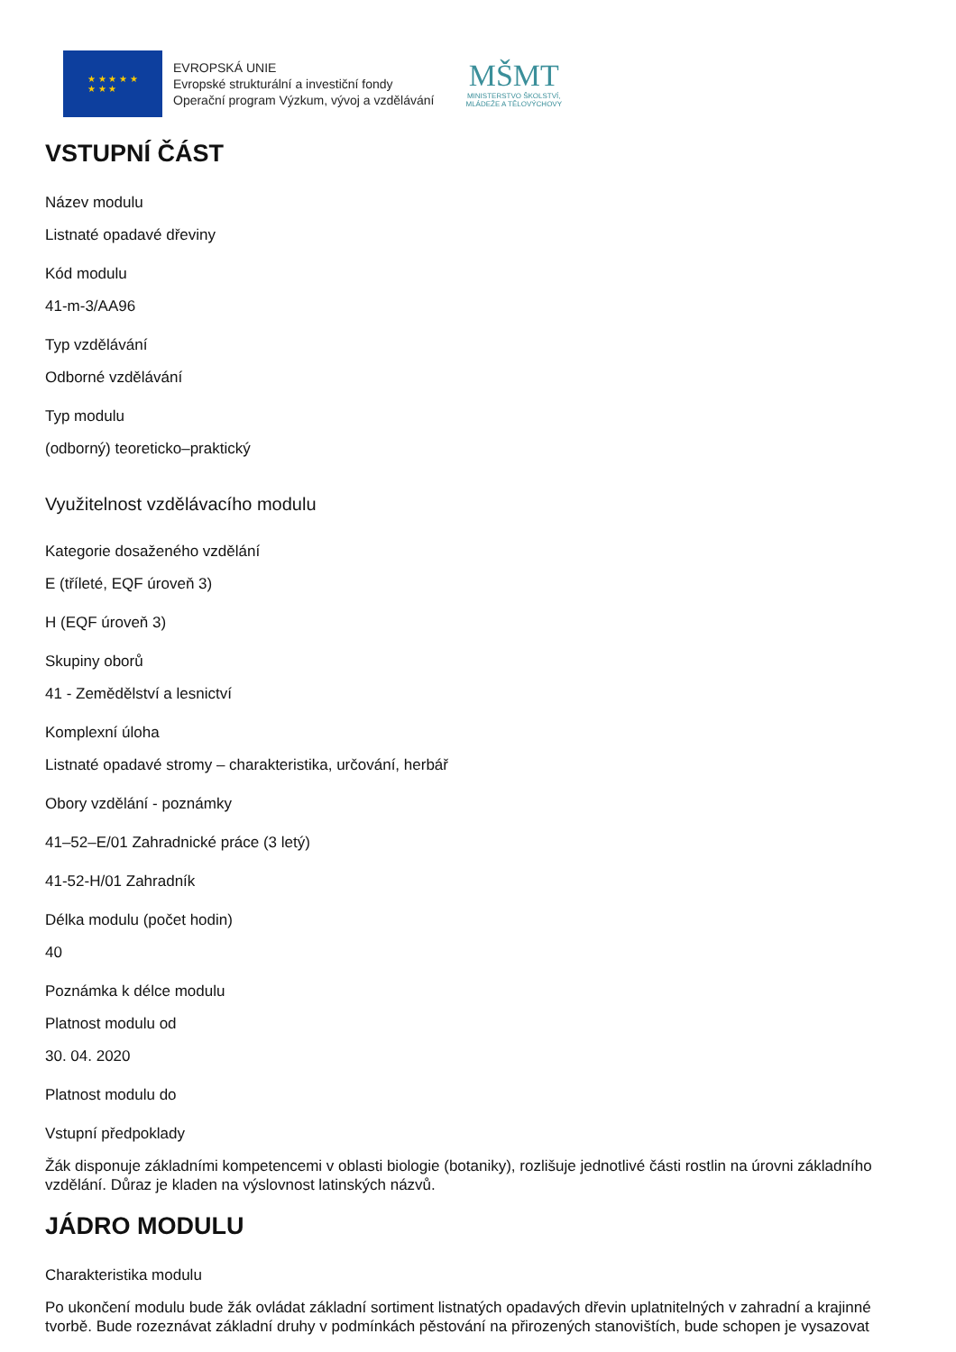★ ★ ★ ★ ★
★ ★ ★
EVROPSKÁ UNIE
Evropské strukturální a investiční fondy
Operační program Výzkum, vývoj a vzdělávání
MŠMT
MINISTERSTVO ŠKOLSTVÍ,
MLÁDEŽE A TĚLOVÝCHOVY
VSTUPNÍ ČÁST
Název modulu
Listnaté opadavé dřeviny
Kód modulu
41-m-3/AA96
Typ vzdělávání
Odborné vzdělávání
Typ modulu
(odborný) teoreticko–praktický
Využitelnost vzdělávacího modulu
Kategorie dosaženého vzdělání
E (tříleté, EQF úroveň 3)
H (EQF úroveň 3)
Skupiny oborů
41 - Zemědělství a lesnictví
Komplexní úloha
Listnaté opadavé stromy – charakteristika, určování, herbář
Obory vzdělání - poznámky
41–52–E/01 Zahradnické práce (3 letý)
41-52-H/01 Zahradník
Délka modulu (počet hodin)
40
Poznámka k délce modulu
Platnost modulu od
30. 04. 2020
Platnost modulu do
Vstupní předpoklady
Žák disponuje základními kompetencemi v oblasti biologie (botaniky), rozlišuje jednotlivé části rostlin na úrovni základního vzdělání. Důraz je kladen na výslovnost latinských názvů.
JÁDRO MODULU
Charakteristika modulu
Po ukončení modulu bude žák ovládat základní sortiment listnatých opadavých dřevin uplatnitelných v zahradní a krajinné tvorbě. Bude rozeznávat základní druhy v podmínkách pěstování na přirozených stanovištích, bude schopen je vysazovat